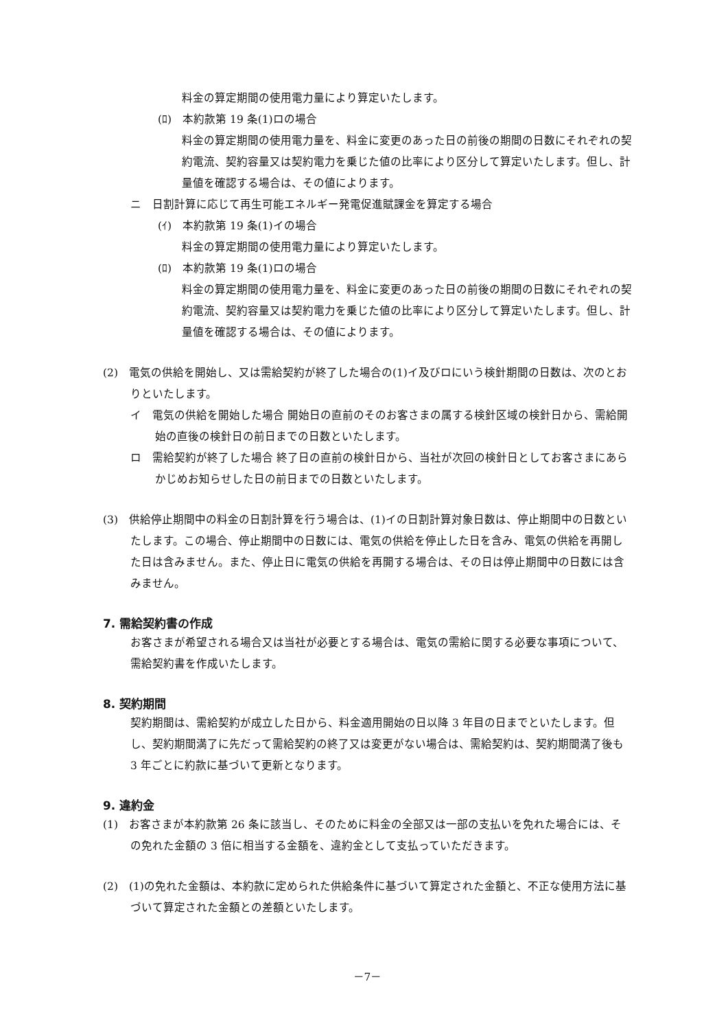料金の算定期間の使用電力量により算定いたします。
(ﾛ)　本約款第 19 条(1)ロの場合
料金の算定期間の使用電力量を、料金に変更のあった日の前後の期間の日数にそれぞれの契約電流、契約容量又は契約電力を乗じた値の比率により区分して算定いたします。但し、計量値を確認する場合は、その値によります。
ニ　日割計算に応じて再生可能エネルギー発電促進賦課金を算定する場合
(ｲ)　本約款第 19 条(1)イの場合
料金の算定期間の使用電力量により算定いたします。
(ﾛ)　本約款第 19 条(1)ロの場合
料金の算定期間の使用電力量を、料金に変更のあった日の前後の期間の日数にそれぞれの契約電流、契約容量又は契約電力を乗じた値の比率により区分して算定いたします。但し、計量値を確認する場合は、その値によります。
(2)　電気の供給を開始し、又は需給契約が終了した場合の(1)イ及びロにいう検針期間の日数は、次のとおりといたします。
イ　電気の供給を開始した場合 開始日の直前のそのお客さまの属する検針区域の検針日から、需給開始の直後の検針日の前日までの日数といたします。
ロ　需給契約が終了した場合 終了日の直前の検針日から、当社が次回の検針日としてお客さまにあらかじめお知らせした日の前日までの日数といたします。
(3)　供給停止期間中の料金の日割計算を行う場合は、(1)イの日割計算対象日数は、停止期間中の日数といたします。この場合、停止期間中の日数には、電気の供給を停止した日を含み、電気の供給を再開した日は含みません。また、停止日に電気の供給を再開する場合は、その日は停止期間中の日数には含みません。
7. 需給契約書の作成
お客さまが希望される場合又は当社が必要とする場合は、電気の需給に関する必要な事項について、需給契約書を作成いたします。
8. 契約期間
契約期間は、需給契約が成立した日から、料金適用開始の日以降 3 年目の日までといたします。但し、契約期間満了に先だって需給契約の終了又は変更がない場合は、需給契約は、契約期間満了後も 3 年ごとに約款に基づいて更新となります。
9. 違約金
(1)　お客さまが本約款第 26 条に該当し、そのために料金の全部又は一部の支払いを免れた場合には、その免れた金額の 3 倍に相当する金額を、違約金として支払っていただきます。
(2)　(1)の免れた金額は、本約款に定められた供給条件に基づいて算定された金額と、不正な使用方法に基づいて算定された金額との差額といたします。
－7－